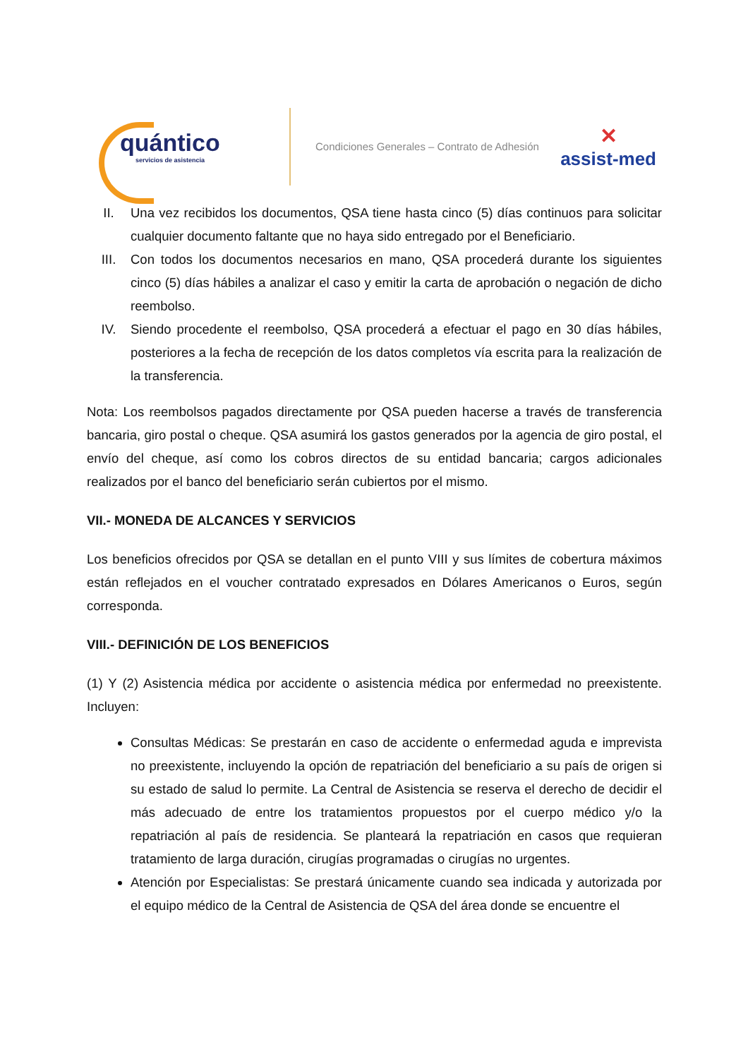quántico
servicios de asistencia
Condiciones Generales – Contrato de Adhesión
✕
assist-med
II. Una vez recibidos los documentos, QSA tiene hasta cinco (5) días continuos para solicitar cualquier documento faltante que no haya sido entregado por el Beneficiario.
III. Con todos los documentos necesarios en mano, QSA procederá durante los siguientes cinco (5) días hábiles a analizar el caso y emitir la carta de aprobación o negación de dicho reembolso.
IV. Siendo procedente el reembolso, QSA procederá a efectuar el pago en 30 días hábiles, posteriores a la fecha de recepción de los datos completos vía escrita para la realización de la transferencia.
Nota: Los reembolsos pagados directamente por QSA pueden hacerse a través de transferencia bancaria, giro postal o cheque. QSA asumirá los gastos generados por la agencia de giro postal, el envío del cheque, así como los cobros directos de su entidad bancaria; cargos adicionales realizados por el banco del beneficiario serán cubiertos por el mismo.
VII.- MONEDA DE ALCANCES Y SERVICIOS
Los beneficios ofrecidos por QSA se detallan en el punto VIII y sus límites de cobertura máximos están reflejados en el voucher contratado expresados en Dólares Americanos o Euros, según corresponda.
VIII.- DEFINICIÓN DE LOS BENEFICIOS
(1) Y (2) Asistencia médica por accidente o asistencia médica por enfermedad no preexistente. Incluyen:
Consultas Médicas: Se prestarán en caso de accidente o enfermedad aguda e imprevista no preexistente, incluyendo la opción de repatriación del beneficiario a su país de origen si su estado de salud lo permite. La Central de Asistencia se reserva el derecho de decidir el más adecuado de entre los tratamientos propuestos por el cuerpo médico y/o la repatriación al país de residencia. Se planteará la repatriación en casos que requieran tratamiento de larga duración, cirugías programadas o cirugías no urgentes.
Atención por Especialistas: Se prestará únicamente cuando sea indicada y autorizada por el equipo médico de la Central de Asistencia de QSA del área donde se encuentre el